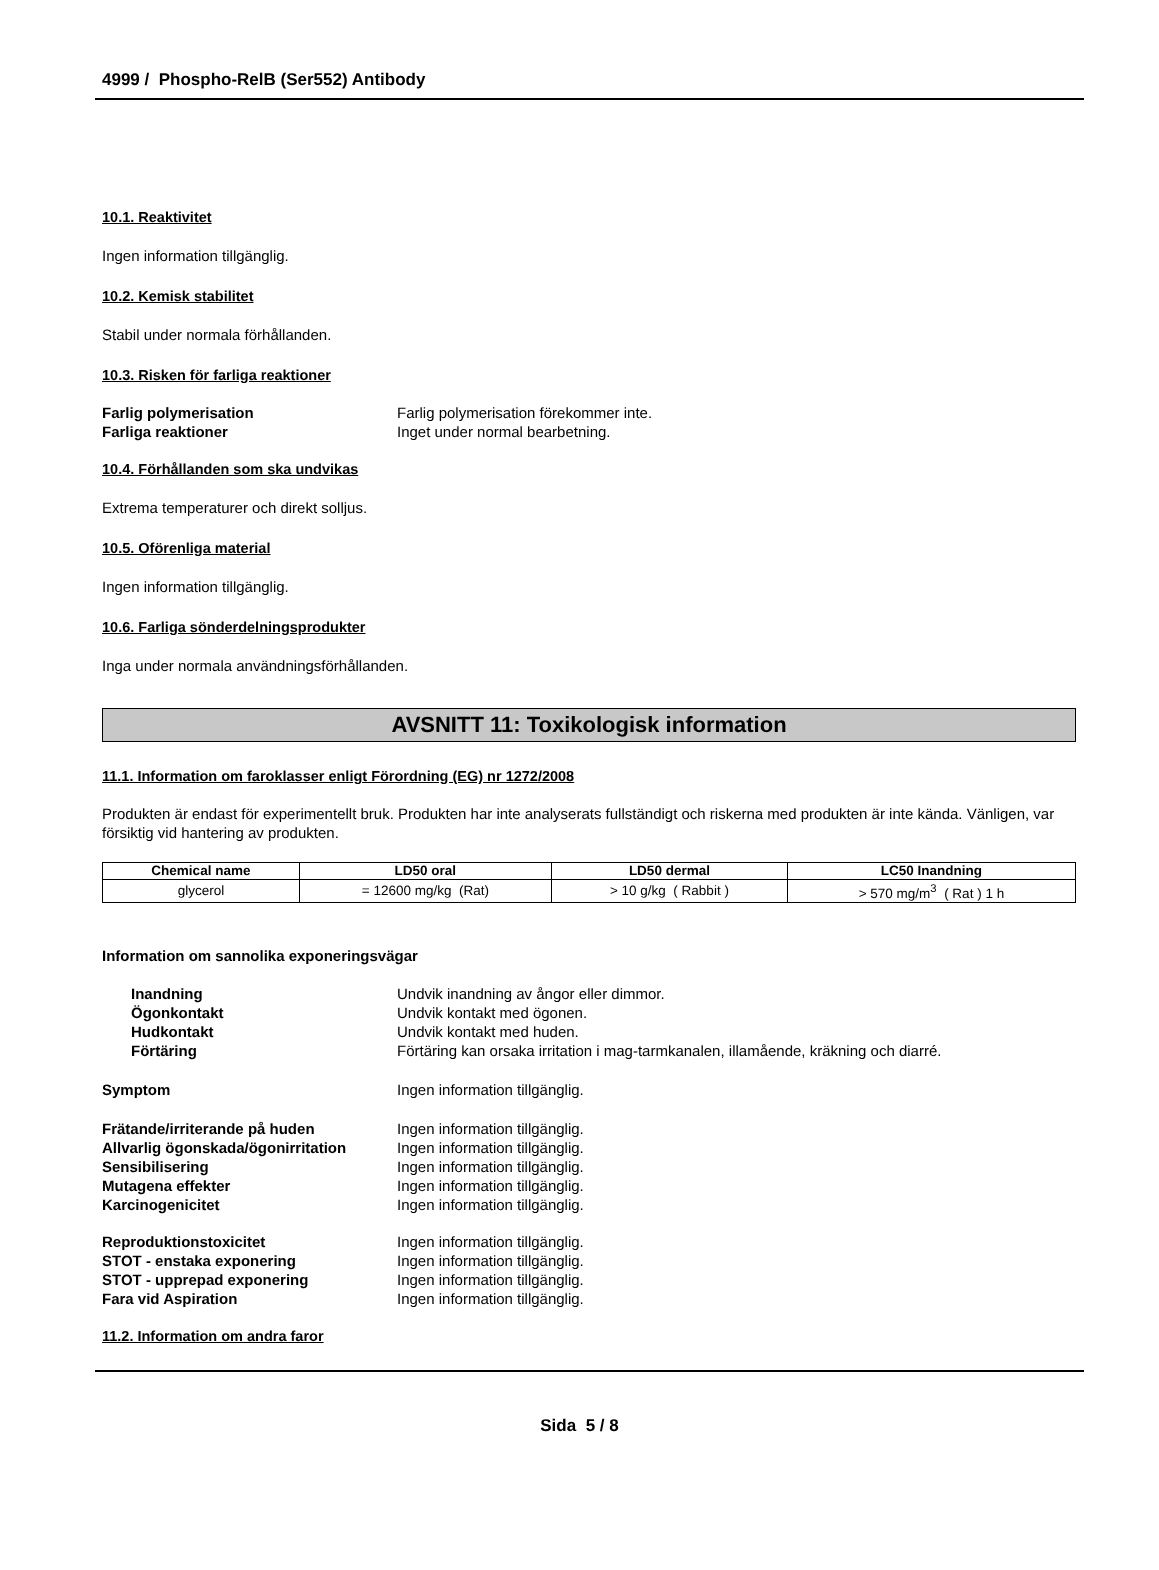4999 / Phospho-RelB (Ser552) Antibody
10.1. Reaktivitet
Ingen information tillgänglig.
10.2. Kemisk stabilitet
Stabil under normala förhållanden.
10.3. Risken för farliga reaktioner
Farlig polymerisation Farlig polymerisation förekommer inte.
Farliga reaktioner Inget under normal bearbetning.
10.4. Förhållanden som ska undvikas
Extrema temperaturer och direkt solljus.
10.5. Oförenliga material
Ingen information tillgänglig.
10.6. Farliga sönderdelningsprodukter
Inga under normala användningsförhållanden.
AVSNITT 11: Toxikologisk information
11.1. Information om faroklasser enligt Förordning (EG) nr 1272/2008
Produkten är endast för experimentellt bruk. Produkten har inte analyserats fullständigt och riskerna med produkten är inte kända. Vänligen, var försiktig vid hantering av produkten.
| Chemical name | LD50 oral | LD50 dermal | LC50 Inandning |
| --- | --- | --- | --- |
| glycerol | = 12600 mg/kg (Rat) | > 10 g/kg ( Rabbit ) | > 570 mg/m<sup>3</sup> ( Rat ) 1 h |
Information om sannolika exponeringsvägar
Inandning Undvik inandning av ångor eller dimmor.
Ögonkontakt Undvik kontakt med ögonen.
Hudkontakt Undvik kontakt med huden.
Förtäring Förtäring kan orsaka irritation i mag-tarmkanalen, illamående, kräkning och diarré.
Symptom Ingen information tillgänglig.
Frätande/irriterande på huden Ingen information tillgänglig.
Allvarlig ögonskada/ögonirritation
Ingen information tillgänglig.
Sensibilisering Ingen information tillgänglig.
Mutagena effekter Ingen information tillgänglig.
Karcinogenicitet Ingen information tillgänglig.
Reproduktionstoxicitet Ingen information tillgänglig.
STOT - enstaka exponering Ingen information tillgänglig.
STOT - upprepad exponering Ingen information tillgänglig.
Fara vid Aspiration Ingen information tillgänglig.
11.2. Information om andra faror
Sida 5 / 8